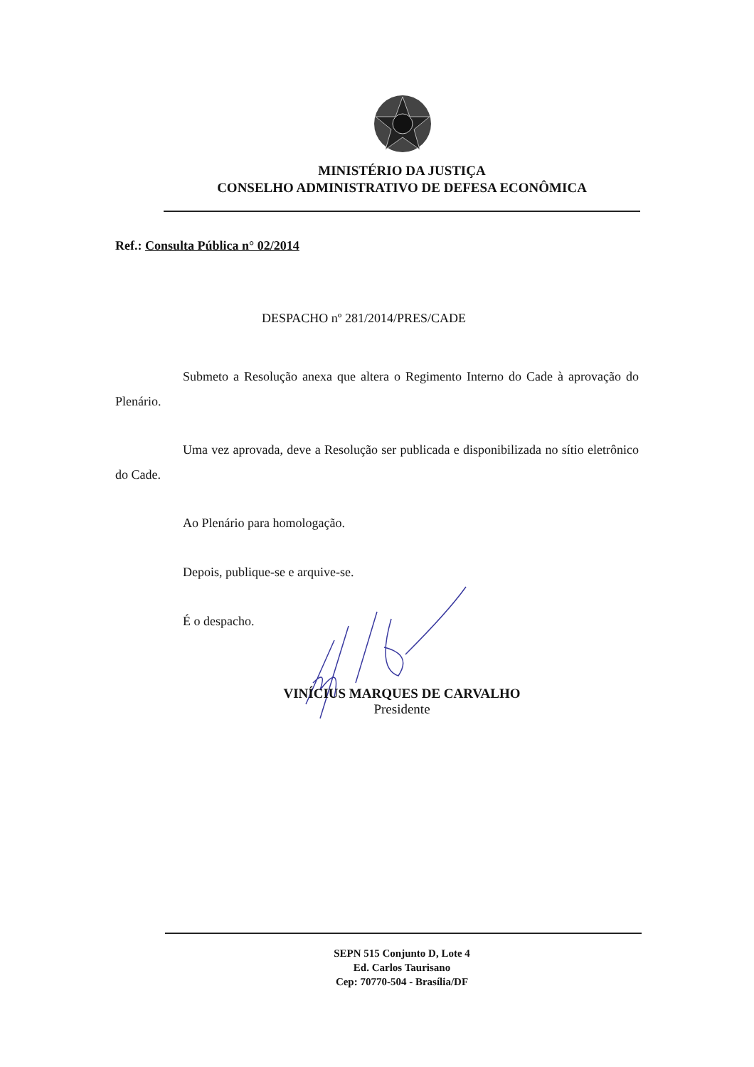MINISTÉRIO DA JUSTIÇA
CONSELHO ADMINISTRATIVO DE DEFESA ECONÔMICA
Ref.: Consulta Pública n° 02/2014
DESPACHO nº 281/2014/PRES/CADE
Submeto a Resolução anexa que altera o Regimento Interno do Cade à aprovação do Plenário.
Uma vez aprovada, deve a Resolução ser publicada e disponibilizada no sítio eletrônico do Cade.
Ao Plenário para homologação.
Depois, publique-se e arquive-se.
É o despacho.
VINÍCIUS MARQUES DE CARVALHO
Presidente
SEPN 515 Conjunto D, Lote 4
Ed. Carlos Taurisano
Cep: 70770-504 - Brasília/DF